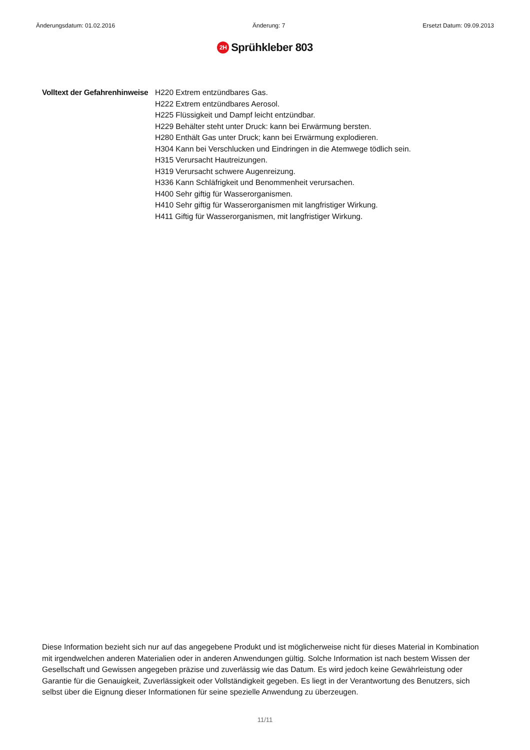Änderungsdatum: 01.02.2016 Änderung: 7 Ersetzt Datum: 09.09.2013
2H Sprühkleber 803
Volltext der Gefahrenhinweise
H220 Extrem entzündbares Gas.
H222 Extrem entzündbares Aerosol.
H225 Flüssigkeit und Dampf leicht entzündbar.
H229 Behälter steht unter Druck: kann bei Erwärmung bersten.
H280 Enthält Gas unter Druck; kann bei Erwärmung explodieren.
H304 Kann bei Verschlucken und Eindringen in die Atemwege tödlich sein.
H315 Verursacht Hautreizungen.
H319 Verursacht schwere Augenreizung.
H336 Kann Schläfrigkeit und Benommenheit verursachen.
H400 Sehr giftig für Wasserorganismen.
H410 Sehr giftig für Wasserorganismen mit langfristiger Wirkung.
H411 Giftig für Wasserorganismen, mit langfristiger Wirkung.
Diese Information bezieht sich nur auf das angegebene Produkt und ist möglicherweise nicht für dieses Material in Kombination mit irgendwelchen anderen Materialien oder in anderen Anwendungen gültig. Solche Information ist nach bestem Wissen der Gesellschaft und Gewissen angegeben präzise und zuverlässig wie das Datum. Es wird jedoch keine Gewährleistung oder Garantie für die Genauigkeit, Zuverlässigkeit oder Vollständigkeit gegeben. Es liegt in der Verantwortung des Benutzers, sich selbst über die Eignung dieser Informationen für seine spezielle Anwendung zu überzeugen.
11/11